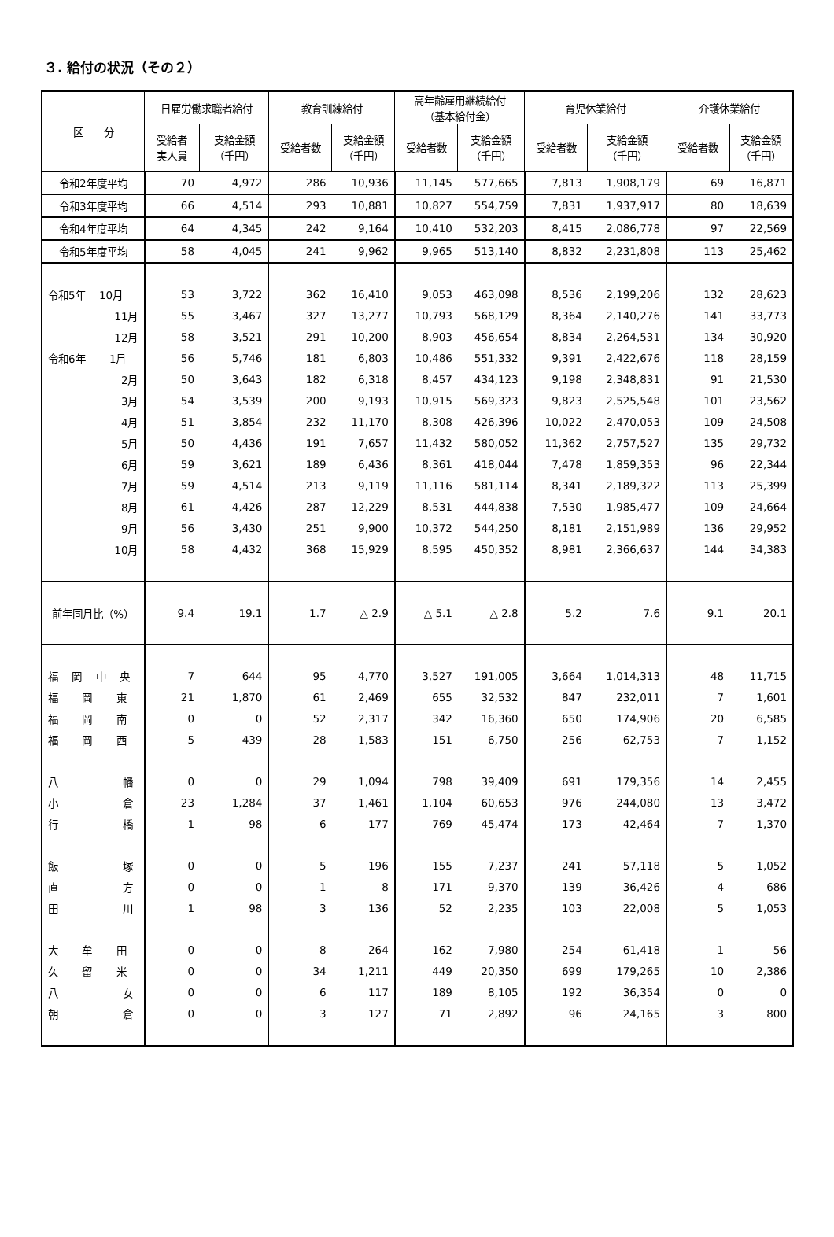３. 給付の状況（その２）
| 区 分 | 日雇労働求職者給付 | | 教育訓練給付 | | 高年齢雇用継続給付 （基本給付金） | | 育児休業給付 | | 介護休業給付 | |
| --- | --- | --- | --- | --- | --- | --- | --- | --- | --- | --- |
| | 受給者 実人員 | 支給金額 （千円） | 受給者数 | 支給金額 （千円） | 受給者数 | 支給金額 （千円） | 受給者数 | 支給金額 （千円） | 受給者数 | 支給金額 （千円） |
| 令和2年度平均 | 70 | 4,972 | 286 | 10,936 | 11,145 | 577,665 | 7,813 | 1,908,179 | 69 | 16,871 |
| 令和3年度平均 | 66 | 4,514 | 293 | 10,881 | 10,827 | 554,759 | 7,831 | 1,937,917 | 80 | 18,639 |
| 令和4年度平均 | 64 | 4,345 | 242 | 9,164 | 10,410 | 532,203 | 8,415 | 2,086,778 | 97 | 22,569 |
| 令和5年度平均 | 58 | 4,045 | 241 | 9,962 | 9,965 | 513,140 | 8,832 | 2,231,808 | 113 | 25,462 |
| 令和5年 10月 | 53 | 3,722 | 362 | 16,410 | 9,053 | 463,098 | 8,536 | 2,199,206 | 132 | 28,623 |
| 11月 | 55 | 3,467 | 327 | 13,277 | 10,793 | 568,129 | 8,364 | 2,140,276 | 141 | 33,773 |
| 12月 | 58 | 3,521 | 291 | 10,200 | 8,903 | 456,654 | 8,834 | 2,264,531 | 134 | 30,920 |
| 令和6年 1月 | 56 | 5,746 | 181 | 6,803 | 10,486 | 551,332 | 9,391 | 2,422,676 | 118 | 28,159 |
| 2月 | 50 | 3,643 | 182 | 6,318 | 8,457 | 434,123 | 9,198 | 2,348,831 | 91 | 21,530 |
| 3月 | 54 | 3,539 | 200 | 9,193 | 10,915 | 569,323 | 9,823 | 2,525,548 | 101 | 23,562 |
| 4月 | 51 | 3,854 | 232 | 11,170 | 8,308 | 426,396 | 10,022 | 2,470,053 | 109 | 24,508 |
| 5月 | 50 | 4,436 | 191 | 7,657 | 11,432 | 580,052 | 11,362 | 2,757,527 | 135 | 29,732 |
| 6月 | 59 | 3,621 | 189 | 6,436 | 8,361 | 418,044 | 7,478 | 1,859,353 | 96 | 22,344 |
| 7月 | 59 | 4,514 | 213 | 9,119 | 11,116 | 581,114 | 8,341 | 2,189,322 | 113 | 25,399 |
| 8月 | 61 | 4,426 | 287 | 12,229 | 8,531 | 444,838 | 7,530 | 1,985,477 | 109 | 24,664 |
| 9月 | 56 | 3,430 | 251 | 9,900 | 10,372 | 544,250 | 8,181 | 2,151,989 | 136 | 29,952 |
| 10月 | 58 | 4,432 | 368 | 15,929 | 8,595 | 450,352 | 8,981 | 2,366,637 | 144 | 34,383 |
| 前年同月比（%） | 9.4 | 19.1 | 1.7 | △ 2.9 | △ 5.1 | △ 2.8 | 5.2 | 7.6 | 9.1 | 20.1 |
| 福 岡 中 央 | 7 | 644 | 95 | 4,770 | 3,527 | 191,005 | 3,664 | 1,014,313 | 48 | 11,715 |
| 福 岡 東 | 21 | 1,870 | 61 | 2,469 | 655 | 32,532 | 847 | 232,011 | 7 | 1,601 |
| 福 岡 南 | 0 | 0 | 52 | 2,317 | 342 | 16,360 | 650 | 174,906 | 20 | 6,585 |
| 福 岡 西 | 5 | 439 | 28 | 1,583 | 151 | 6,750 | 256 | 62,753 | 7 | 1,152 |
| 八 幡 | 0 | 0 | 29 | 1,094 | 798 | 39,409 | 691 | 179,356 | 14 | 2,455 |
| 小 倉 | 23 | 1,284 | 37 | 1,461 | 1,104 | 60,653 | 976 | 244,080 | 13 | 3,472 |
| 行 橋 | 1 | 98 | 6 | 177 | 769 | 45,474 | 173 | 42,464 | 7 | 1,370 |
| 飯 塚 | 0 | 0 | 5 | 196 | 155 | 7,237 | 241 | 57,118 | 5 | 1,052 |
| 直 方 | 0 | 0 | 1 | 8 | 171 | 9,370 | 139 | 36,426 | 4 | 686 |
| 田 川 | 1 | 98 | 3 | 136 | 52 | 2,235 | 103 | 22,008 | 5 | 1,053 |
| 大 牟 田 | 0 | 0 | 8 | 264 | 162 | 7,980 | 254 | 61,418 | 1 | 56 |
| 久 留 米 | 0 | 0 | 34 | 1,211 | 449 | 20,350 | 699 | 179,265 | 10 | 2,386 |
| 八 女 | 0 | 0 | 6 | 117 | 189 | 8,105 | 192 | 36,354 | 0 | 0 |
| 朝 倉 | 0 | 0 | 3 | 127 | 71 | 2,892 | 96 | 24,165 | 3 | 800 |